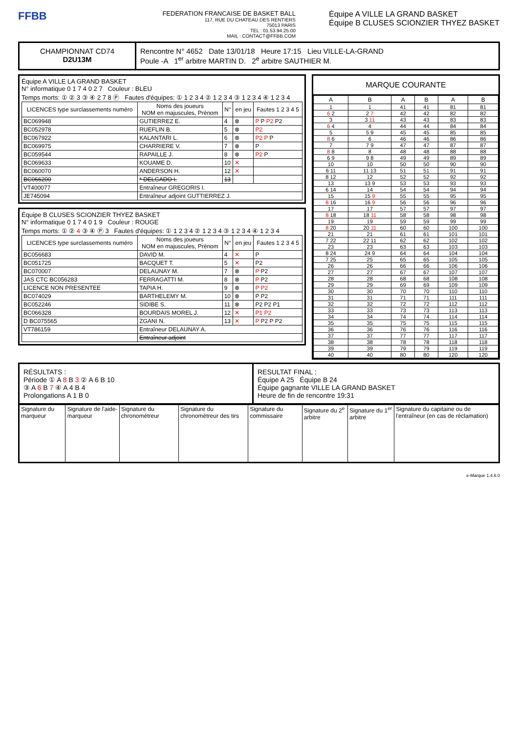FFBB
FEDERATION FRANCAISE DE BASKET BALL
117, RUE DU CHATEAU DES RENTIERS
75013 PARIS
TEL : 01.53.94.25.00
MAIL : CONTACT@FFBB.COM
Équipe A VILLE LA GRAND BASKET
Équipe B CLUSES SCIONZIER THYEZ BASKET
CHAMPIONNAT CD74
D2U13M
Rencontre N° 4652 Date 13/01/18 Heure 17:15 Lieu VILLE-LA-GRAND
Poule -A 1<sup>er</sup> arbitre MARTIN D. 2<sup>e</sup> arbitre SAUTHIER M.
Équipe A VILLE LA GRAND BASKET
N° informatique 0 1 7 4 0 2 7 Couleur : BLEU
Temps morts: ① ② 3 ③ ④ 2 7 8 Ⓟ Fautes d'équipes: ① 1 2 3 4 ② 1 2 3 4 ③ 1 2 3 4 ④ 1 2 3 4
| LICENCES type surclassements numéro | Noms des joueurs NOM en majuscules, Prénom | N° | en jeu | Fautes 1 2 3 4 5 |
| --- | --- | --- | --- | --- |
| BC069948 | GUTIERREZ E. | 4 | ⊗ | P P P2 P2 |
| BC052978 | RUEFLIN B. | 5 | ⊗ | P2 |
| BC067922 | KALANTARI L. | 6 | ⊗ | P2 P P |
| BC069975 | CHARRIERE V. | 7 | ⊗ | P |
| BC059544 | RAPAILLE J. | 8 | ⊗ | P2 P |
| BC069633 | KOUAME D. | 10 | ✕ | |
| BC060070 | ANDERSON H. | 12 | ✕ | |
| BC066200 | * DELGADO I. | 13 | | |
| VT400077 | Entraîneur GREGORIS I. | | | |
| JE745094 | Entraîneur adjoint GUTTIERREZ J. | | | |
Équipe B CLUSES SCIONZIER THYEZ BASKET
N° informatique 0 1 7 4 0 1 9 Couleur : ROUGE
Temps morts: ① ② 4 ③ ④ Ⓟ 3 Fautes d'équipes: ① 1 2 3 4 ② 1 2 3 4 ③ 1 2 3 4 ④ 1 2 3 4
| LICENCES type surclassements numéro | Noms des joueurs NOM en majuscules, Prénom | N° | en jeu | Fautes 1 2 3 4 5 |
| --- | --- | --- | --- | --- |
| BC056683 | DAVID M. | 4 | ✕ | P |
| BC051725 | BACQUET T. | 5 | ✕ | P2 |
| BC070007 | DELAUNAY M. | 7 | ⊗ | P P2 |
| JAS CTC BC056283 | FERRAGATTI M. | 8 | ⊗ | P P2 |
| LICENCE NON PRESENTEE | TAPIA H. | 9 | ⊗ | P P2 |
| BC074029 | BARTHELEMY M. | 10 | ⊗ | P P2 |
| BC052246 | SIDIBE S. | 11 | ⊗ | P2 P2 P1 |
| BC066328 | BOURDAIS MOREL J. | 12 | ✕ | P1 P2 |
| D BC075565 | ZGANI N. | 13 | ✕ | P P2 P P2 |
| VT786159 | Entraîneur DELAUNAY A. | | | |
| | Entraîneur adjoint | | | |
MARQUE COURANTE
| A | B | A | B | A | B |
| --- | --- | --- | --- | --- | --- |
| 1 | 1 | 41 | 41 | 81 | 81 |
| 6 2 | 2 7 | 42 | 42 | 82 | 82 |
| 3 | 3 11 | 43 | 43 | 83 | 83 |
| 6 4 | 4 | 44 | 44 | 84 | 84 |
| 5 | 5 9 | 45 | 45 | 85 | 85 |
| 8 6 | 6 | 46 | 46 | 86 | 86 |
| 7 | 7 9 | 47 | 47 | 87 | 87 |
| 8 8 | 8 | 48 | 48 | 88 | 88 |
| 6 9 | 9 8 | 49 | 49 | 89 | 89 |
| 10 | 10 | 50 | 50 | 90 | 90 |
| 6 11 | 11 13 | 51 | 51 | 91 | 91 |
| 8 12 | 12 | 52 | 52 | 92 | 92 |
| 13 | 13 9 | 53 | 53 | 93 | 93 |
| 6 14 | 14 | 54 | 54 | 94 | 94 |
| 15 | 15 9 | 55 | 55 | 95 | 95 |
| 8 16 | 16 9 | 56 | 56 | 96 | 96 |
| 17 | 17 | 57 | 57 | 97 | 97 |
| 8 18 | 18 11 | 58 | 58 | 98 | 98 |
| 19 | 19 | 59 | 59 | 99 | 99 |
| 8 20 | 20 11 | 60 | 60 | 100 | 100 |
| 21 | 21 | 61 | 61 | 101 | 101 |
| 7 22 | 22 11 | 62 | 62 | 102 | 102 |
| 23 | 23 | 63 | 63 | 103 | 103 |
| 8 24 | 24 9 | 64 | 64 | 104 | 104 |
| 7 25 | 25 | 65 | 65 | 105 | 105 |
| 26 | 26 | 66 | 66 | 106 | 106 |
| 27 | 27 | 67 | 67 | 107 | 107 |
| 28 | 28 | 68 | 68 | 108 | 108 |
| 29 | 29 | 69 | 69 | 109 | 109 |
| 30 | 30 | 70 | 70 | 110 | 110 |
| 31 | 31 | 71 | 71 | 111 | 111 |
| 32 | 32 | 72 | 72 | 112 | 112 |
| 33 | 33 | 73 | 73 | 113 | 113 |
| 34 | 34 | 74 | 74 | 114 | 114 |
| 35 | 35 | 75 | 75 | 115 | 115 |
| 36 | 36 | 76 | 76 | 116 | 116 |
| 37 | 37 | 77 | 77 | 117 | 117 |
| 38 | 38 | 78 | 78 | 118 | 118 |
| 39 | 39 | 79 | 79 | 119 | 119 |
| 40 | 40 | 80 | 80 | 120 | 120 |
RÉSULTATS :
Période ① A 8 B 3 ② A 6 B 10
③ A 6 B 7 ④ A 4 B 4
Prolongations A 1 B 0
RESULTAT FINAL :
Équipe A 25 Équipe B 24
Équipe gagnante VILLE LA GRAND BASKET
Heure de fin de rencontre 19:31
| Signature du marqueur | Signature de l'aide-marqueur | Signature du chronométreur | Signature du chronométreur des tirs | Signature du commissaire | Signature du 2<sup>e</sup> arbitre | Signature du 1<sup>er</sup> arbitre | Signature du capitaine ou de l'entraîneur (en cas de réclamation) |
e-Marque 1.4.6.0